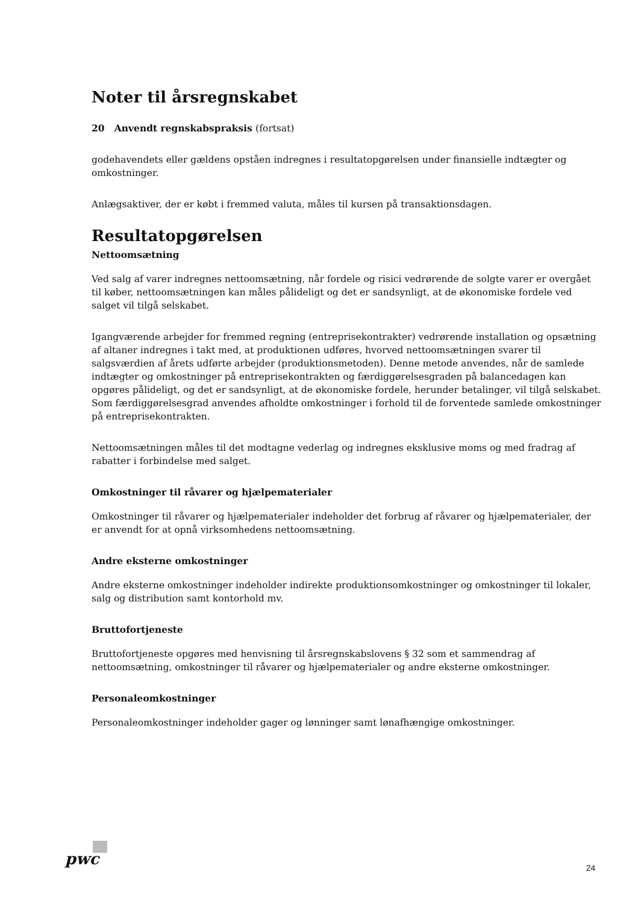Noter til årsregnskabet
20 Anvendt regnskabspraksis (fortsat)
godehavendets eller gældens opståen indregnes i resultatopgørelsen under finansielle indtægter og omkostninger.
Anlægsaktiver, der er købt i fremmed valuta, måles til kursen på transaktionsdagen.
Resultatopgørelsen
Nettoomsætning
Ved salg af varer indregnes nettoomsætning, når fordele og risici vedrørende de solgte varer er overgået til køber, nettoomsætningen kan måles pålideligt og det er sandsynligt, at de økonomiske fordele ved salget vil tilgå selskabet.
Igangværende arbejder for fremmed regning (entreprisekontrakter) vedrørende installation og opsætning af altaner indregnes i takt med, at produktionen udføres, hvorved nettoomsætningen svarer til salgsværdien af årets udførte arbejder (produktionsmetoden). Denne metode anvendes, når de samlede indtægter og omkostninger på entreprisekontrakten og færdiggørelsesgraden på balancedagen kan opgøres pålideligt, og det er sandsynligt, at de økonomiske fordele, herunder betalinger, vil tilgå selskabet. Som færdiggørelsesgrad anvendes afholdte omkostninger i forhold til de forventede samlede omkostninger på entreprisekontrakten.
Nettoomsætningen måles til det modtagne vederlag og indregnes eksklusive moms og med fradrag af rabatter i forbindelse med salget.
Omkostninger til råvarer og hjælpematerialer
Omkostninger til råvarer og hjælpematerialer indeholder det forbrug af råvarer og hjælpematerialer, der er anvendt for at opnå virksomhedens nettoomsætning.
Andre eksterne omkostninger
Andre eksterne omkostninger indeholder indirekte produktionsomkostninger og omkostninger til lokaler, salg og distribution samt kontorhold mv.
Bruttofortjeneste
Bruttofortjeneste opgøres med henvisning til årsregnskabslovens § 32 som et sammendrag af nettoomsætning, omkostninger til råvarer og hjælpematerialer og andre eksterne omkostninger.
Personaleomkostninger
Personaleomkostninger indeholder gager og lønninger samt lønafhængige omkostninger.
pwc 24